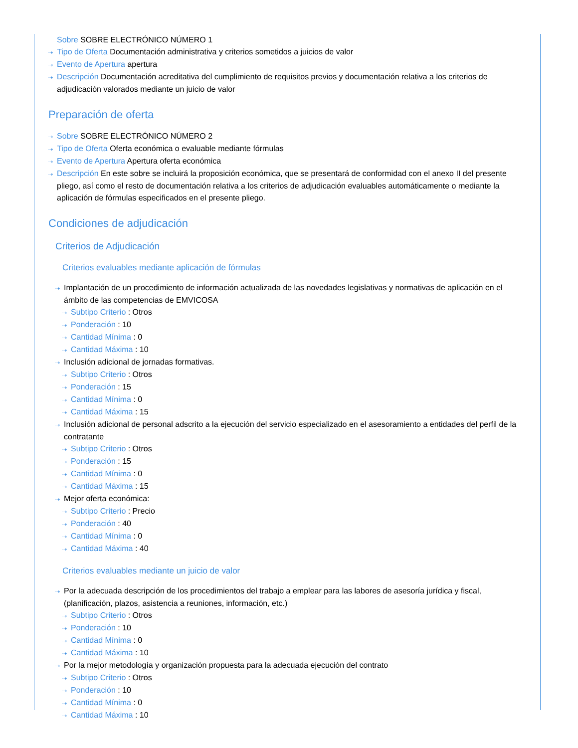Sobre SOBRE ELECTRÓNICO NÚMERO 1
⇢ Tipo de Oferta Documentación administrativa y criterios sometidos a juicios de valor
⇢ Evento de Apertura apertura
⇢ Descripción Documentación acreditativa del cumplimiento de requisitos previos y documentación relativa a los criterios de adjudicación valorados mediante un juicio de valor
Preparación de oferta
⇢ Sobre SOBRE ELECTRÓNICO NÚMERO 2
⇢ Tipo de Oferta Oferta económica o evaluable mediante fórmulas
⇢ Evento de Apertura Apertura oferta económica
⇢ Descripción En este sobre se incluirá la proposición económica, que se presentará de conformidad con el anexo II del presente pliego, así como el resto de documentación relativa a los criterios de adjudicación evaluables automáticamente o mediante la aplicación de fórmulas especificados en el presente pliego.
Condiciones de adjudicación
Criterios de Adjudicación
Criterios evaluables mediante aplicación de fórmulas
⇢ Implantación de un procedimiento de información actualizada de las novedades legislativas y normativas de aplicación en el ámbito de las competencias de EMVICOSA
⇢ Subtipo Criterio : Otros
⇢ Ponderación : 10
⇢ Cantidad Mínima : 0
⇢ Cantidad Máxima : 10
⇢ Inclusión adicional de jornadas formativas.
⇢ Subtipo Criterio : Otros
⇢ Ponderación : 15
⇢ Cantidad Mínima : 0
⇢ Cantidad Máxima : 15
⇢ Inclusión adicional de personal adscrito a la ejecución del servicio especializado en el asesoramiento a entidades del perfil de la contratante
⇢ Subtipo Criterio : Otros
⇢ Ponderación : 15
⇢ Cantidad Mínima : 0
⇢ Cantidad Máxima : 15
⇢ Mejor oferta económica:
⇢ Subtipo Criterio : Precio
⇢ Ponderación : 40
⇢ Cantidad Mínima : 0
⇢ Cantidad Máxima : 40
Criterios evaluables mediante un juicio de valor
⇢ Por la adecuada descripción de los procedimientos del trabajo a emplear para las labores de asesoría jurídica y fiscal, (planificación, plazos, asistencia a reuniones, información, etc.)
⇢ Subtipo Criterio : Otros
⇢ Ponderación : 10
⇢ Cantidad Mínima : 0
⇢ Cantidad Máxima : 10
⇢ Por la mejor metodología y organización propuesta para la adecuada ejecución del contrato
⇢ Subtipo Criterio : Otros
⇢ Ponderación : 10
⇢ Cantidad Mínima : 0
⇢ Cantidad Máxima : 10